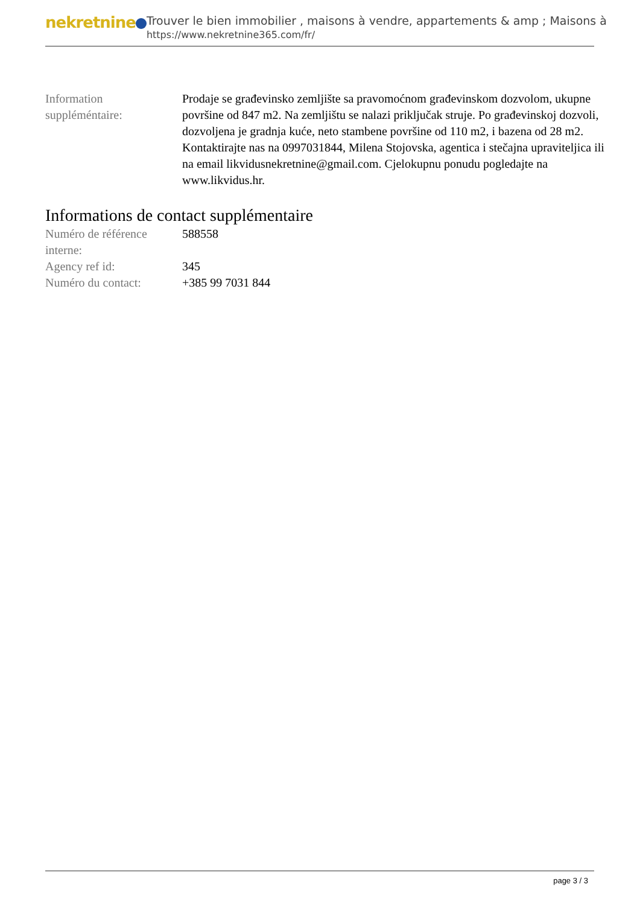nekretnine
Trouver le bien immobilier , maisons à vendre, appartements & amp ; Maisons à
https://www.nekretnine365.com/fr/
| Information suppléméntaire: | Prodaje se građevinsko zemljište sa pravomoćnom građevinskom dozvolom, ukupne površine od 847 m2. Na zemljištu se nalazi priključak struje. Po građevinskoj dozvoli, dozvoljena je gradnja kuće, neto stambene površine od 110 m2, i bazena od 28 m2. Kontaktirajte nas na 0997031844, Milena Stojovska, agentica i stečajna upraviteljica ili na email likvidusnekretnine@gmail.com. Cjelokupnu ponudu pogledajte na www.likvidus.hr. |
Informations de contact supplémentaire
| Numéro de référence interne: | 588558 |
| Agency ref id: | 345 |
| Numéro du contact: | +385 99 7031 844 |
page 3 / 3